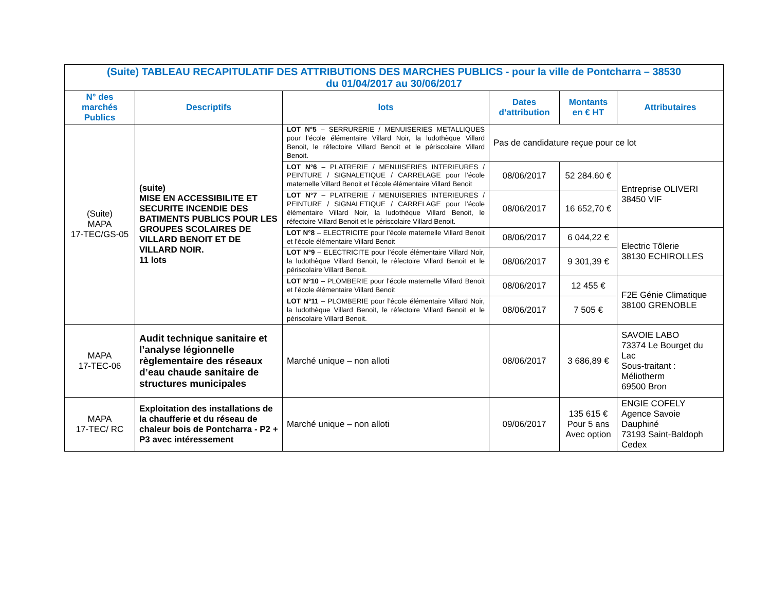| (Suite) TABLEAU RECAPITULATIF DES ATTRIBUTIONS DES MARCHES PUBLICS - pour la ville de Pontcharra – 38530 du 01/04/2017 au 30/06/2017 | | | | | |
| N° des marchés Publics | Descriptifs | lots | Dates d’attribution | Montants en € HT | Attributaires |
| (Suite) MAPA 17-TEC/GS-05 | (suite) MISE EN ACCESSIBILITE ET SECURITE INCENDIE DES BATIMENTS PUBLICS POUR LES GROUPES SCOLAIRES DE VILLARD BENOIT ET DE VILLARD NOIR. 11 lots | LOT N°5 – SERRURERIE / MENUISERIES METALLIQUES pour l’école élémentaire Villard Noir, la ludothèque Villard Benoit, le réfectoire Villard Benoit et le périscolaire Villard Benoit. | Pas de candidature reçue pour ce lot | | |
| | | LOT N°6 – PLATRERIE / MENUISERIES INTERIEURES / PEINTURE / SIGNALETIQUE / CARRELAGE pour l’école maternelle Villard Benoit et l’école élémentaire Villard Benoit | 08/06/2017 | 52 284.60 € | Entreprise OLIVERI 38450 VIF |
| | | LOT N°7 – PLATRERIE / MENUISERIES INTERIEURES / PEINTURE / SIGNALETIQUE / CARRELAGE pour l’école élémentaire Villard Noir, la ludothèque Villard Benoit, le réfectoire Villard Benoit et le périscolaire Villard Benoit. | 08/06/2017 | 16 652,70 € | |
| | | LOT N°8 – ELECTRICITE pour l’école maternelle Villard Benoit et l’école élémentaire Villard Benoit | 08/06/2017 | 6 044,22 € | Electric Tôlerie 38130 ECHIROLLES |
| | | LOT N°9 – ELECTRICITE pour l’école élémentaire Villard Noir, la ludothèque Villard Benoit, le réfectoire Villard Benoit et le périscolaire Villard Benoit. | 08/06/2017 | 9 301,39 € | |
| | | LOT N°10 – PLOMBERIE pour l’école maternelle Villard Benoit et l’école élémentaire Villard Benoit | 08/06/2017 | 12 455 € | F2E Génie Climatique 38100 GRENOBLE |
| | | LOT N°11 – PLOMBERIE pour l’école élémentaire Villard Noir, la ludothèque Villard Benoit, le réfectoire Villard Benoit et le périscolaire Villard Benoit. | 08/06/2017 | 7 505 € | |
| MAPA 17-TEC-06 | Audit technique sanitaire et l’analyse légionnelle règlementaire des réseaux d’eau chaude sanitaire de structures municipales | Marché unique – non alloti | 08/06/2017 | 3 686,89 € | SAVOIE LABO 73374 Le Bourget du Lac Sous-traitant : Méliotherm 69500 Bron |
| MAPA 17-TEC/ RC | Exploitation des installations de la chaufferie et du réseau de chaleur bois de Pontcharra - P2 + P3 avec intéressement | Marché unique – non alloti | 09/06/2017 | 135 615 € Pour 5 ans Avec option | ENGIE COFELY Agence Savoie Dauphiné 73193 Saint-Baldoph Cedex |